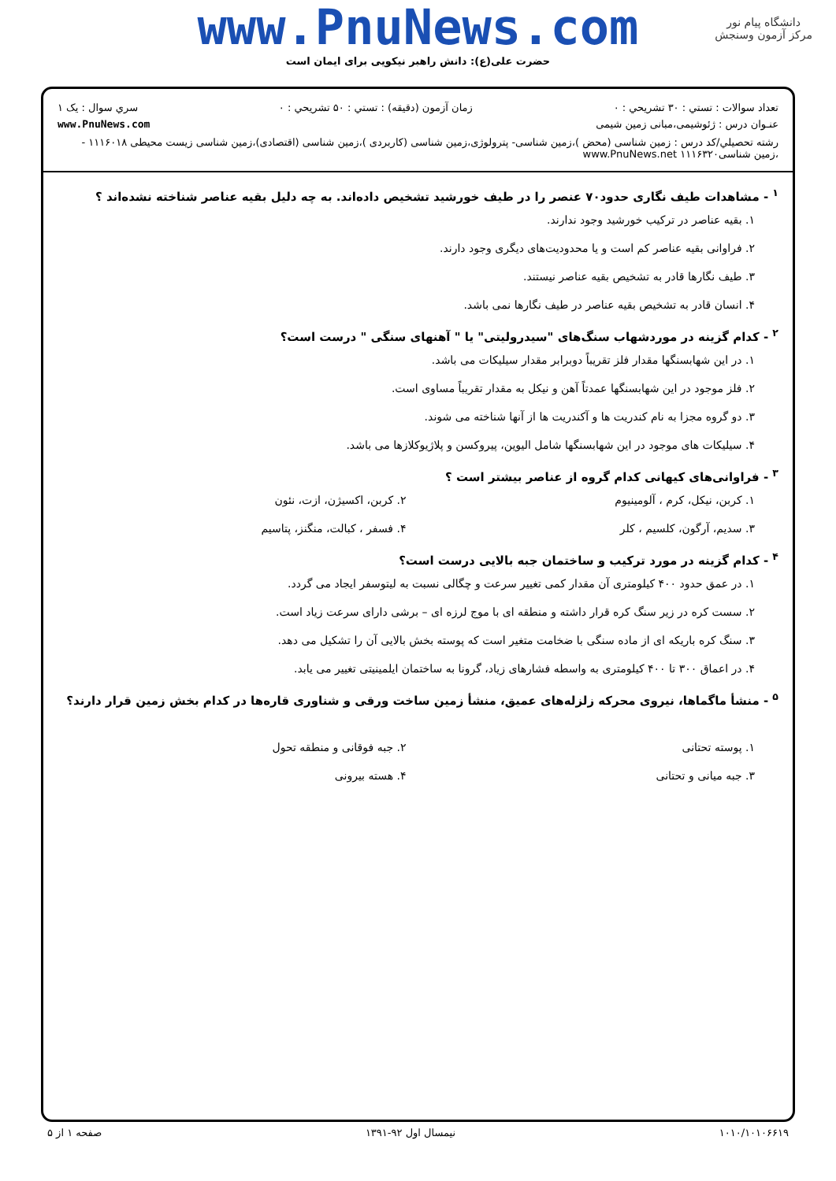دانشگاه پیام نور
مرکز آزمون وسنجش
www.PnuNews.com
حضرت علی(ع): دانش راهبر نیکویی برای ایمان است
تعداد سوالات : تستي : ۳۰ تشريحي : ۰ زمان آزمون (دقيقه) : تستي : ۵۰ تشريحي : ۰ سري سوال : يک ۱
عنـوان درس : ژئوشیمی،مبانی زمین شیمی www.PnuNews.com
رشته تحصيلي/کد درس : زمین شناسی (محض )،زمین شناسی- پترولوژی،زمین شناسی (کاربردی )،زمین شناسی (اقتصادی)،زمین شناسی زیست محیطی ۱۱۱۶۰۱۸ - ،زمین شناسی۱۱۱۶۳۲۰ www.PnuNews.net
<sup>۱</sup> - مشاهدات طیف نگاری حدود۷۰ عنصر را در طیف خورشید تشخیص داده‌اند. به چه دلیل بقیه عناصر شناخته نشده‌اند ؟
۱. بقیه عناصر در ترکیب خورشید وجود ندارند.
۲. فراوانی بقیه عناصر کم است و یا محدودیت‌های دیگری وجود دارند.
۳. طیف نگارها قادر به تشخیص بقیه عناصر نیستند.
۴. انسان قادر به تشخیص بقیه عناصر در طیف نگارها نمی باشد.
<sup>۲</sup> - کدام گزینه در موردشهاب سنگ‌های "سیدرولیتی" یا " آهنهای سنگی " درست است؟
۱. در این شهابسنگها مقدار فلز تقریباً دوبرابر مقدار سیلیکات می باشد.
۲. فلز موجود در این شهابسنگها عمدتاً آهن و نیکل به مقدار تقریباً مساوی است.
۳. دو گروه مجزا به نام کندریت ها و آکندریت ها از آنها شناخته می شوند.
۴. سیلیکات های موجود در این شهابسنگها شامل الیوین، پیروکسن و پلاژیوکلازها می باشد.
<sup>۳</sup> - فراوانی‌های کیهانی کدام گروه از عناصر بیشتر است ؟
۱. کربن، نیکل، کرم ، آلومینیوم ۲. کربن، اکسیژن، ازت، نئون
۳. سدیم، آرگون، کلسیم ، کلر ۴. فسفر ، کبالت، منگنز، پتاسیم
<sup>۴</sup> - کدام گزینه در مورد ترکیب و ساختمان جبه بالایی درست است؟
۱. در عمق حدود ۴۰۰ کیلومتری آن مقدار کمی تغییر سرعت و چگالی نسبت به لیتوسفر ایجاد می گردد.
۲. سست کره در زیر سنگ کره قرار داشته و منطقه ای با موج لرزه ای – برشی دارای سرعت زیاد است.
۳. سنگ کره باریکه ای از ماده سنگی با ضخامت متغیر است که پوسته بخش بالایی آن را تشکیل می دهد.
۴. در اعماق ۳۰۰ تا ۴۰۰ کیلومتری به واسطه فشارهای زیاد، گرونا به ساختمان ایلمینیتی تغییر می یابد.
<sup>۵</sup> - منشأ ماگماها، نیروی محرکه زلزله‌های عمیق، منشأ زمین ساخت ورقی و شناوری قاره‌ها در کدام بخش زمین قرار دارند؟
۱. پوسته تحتانی ۲. جبه فوقانی و منطقه تحول
۳. جبه میانی و تحتانی ۴. هسته بیرونی
۱۰۱۰/۱۰۱۰۶۶۱۹ نیمسال اول ۹۲-۱۳۹۱ صفحه ۱ از ۵